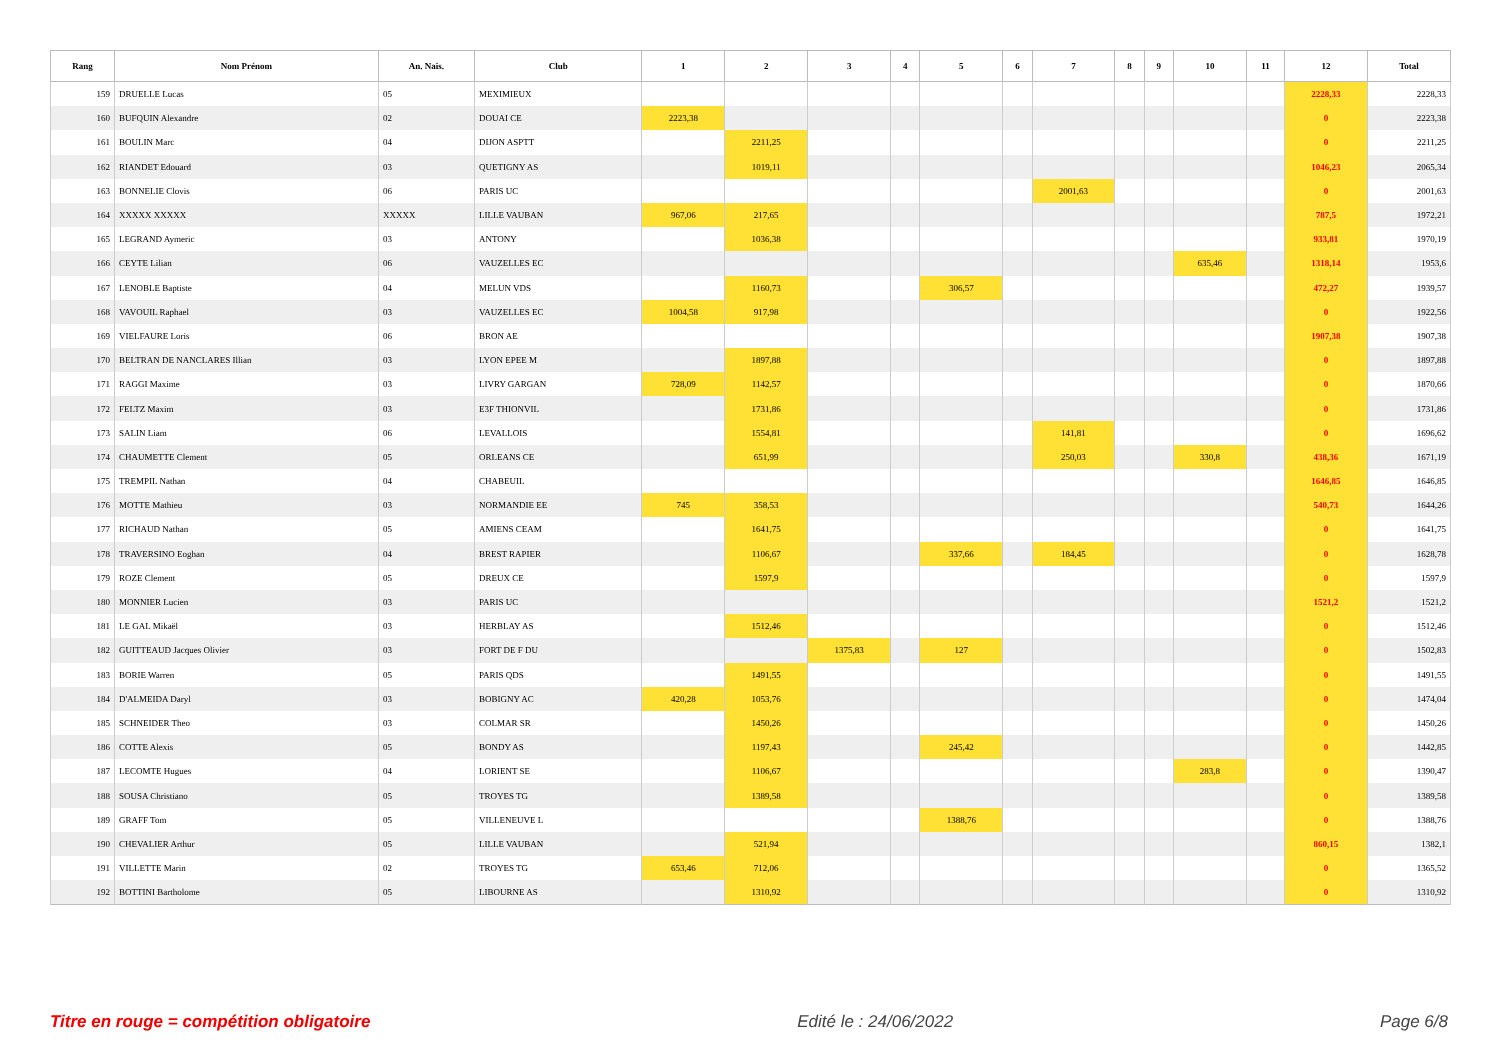| Rang | Nom Prénom | An. Nais. | Club | 1 | 2 | 3 | 4 | 5 | 6 | 7 | 8 | 9 | 10 | 11 | 12 | Total |
| --- | --- | --- | --- | --- | --- | --- | --- | --- | --- | --- | --- | --- | --- | --- | --- | --- |
| 159 | DRUELLE Lucas | 05 | MEXIMIEUX | | | | | | | | | | | | 2228,33 | 2228,33 |
| 160 | BUFQUIN Alexandre | 02 | DOUAI CE | 2223,38 | | | | | | | | | | | 0 | 2223,38 |
| 161 | BOULIN Marc | 04 | DIJON ASPTT | | 2211,25 | | | | | | | | | | 0 | 2211,25 |
| 162 | RIANDET Edouard | 03 | QUETIGNY AS | | 1019,11 | | | | | | | | | | 1046,23 | 2065,34 |
| 163 | BONNELIE Clovis | 06 | PARIS UC | | | | | | | 2001,63 | | | | | 0 | 2001,63 |
| 164 | XXXXX XXXXX | XXXXX | LILLE VAUBAN | 967,06 | 217,65 | | | | | | | | | | 787,5 | 1972,21 |
| 165 | LEGRAND Aymeric | 03 | ANTONY | | 1036,38 | | | | | | | | | | 933,81 | 1970,19 |
| 166 | CEYTE Lilian | 06 | VAUZELLES EC | | | | | | | | | | 635,46 | | 1318,14 | 1953,6 |
| 167 | LENOBLE Baptiste | 04 | MELUN VDS | | 1160,73 | | | 306,57 | | | | | | | 472,27 | 1939,57 |
| 168 | VAVOUIL Raphael | 03 | VAUZELLES EC | 1004,58 | 917,98 | | | | | | | | | | 0 | 1922,56 |
| 169 | VIELFAURE Loris | 06 | BRON AE | | | | | | | | | | | | 1907,38 | 1907,38 |
| 170 | BELTRAN DE NANCLARES Illian | 03 | LYON EPEE M | | 1897,88 | | | | | | | | | | 0 | 1897,88 |
| 171 | RAGGI Maxime | 03 | LIVRY GARGAN | 728,09 | 1142,57 | | | | | | | | | | 0 | 1870,66 |
| 172 | FELTZ Maxim | 03 | E3F THIONVIL | | 1731,86 | | | | | | | | | | 0 | 1731,86 |
| 173 | SALIN Liam | 06 | LEVALLOIS | | 1554,81 | | | | | 141,81 | | | | | 0 | 1696,62 |
| 174 | CHAUMETTE Clement | 05 | ORLEANS CE | | 651,99 | | | | | 250,03 | | | 330,8 | | 438,36 | 1671,19 |
| 175 | TREMPIL Nathan | 04 | CHABEUIL | | | | | | | | | | | | 1646,85 | 1646,85 |
| 176 | MOTTE Mathieu | 03 | NORMANDIE EE | 745 | 358,53 | | | | | | | | | | 540,73 | 1644,26 |
| 177 | RICHAUD Nathan | 05 | AMIENS CEAM | | 1641,75 | | | | | | | | | | 0 | 1641,75 |
| 178 | TRAVERSINO Eoghan | 04 | BREST RAPIER | | 1106,67 | | | 337,66 | | 184,45 | | | | | 0 | 1628,78 |
| 179 | ROZE Clement | 05 | DREUX CE | | 1597,9 | | | | | | | | | | 0 | 1597,9 |
| 180 | MONNIER Lucien | 03 | PARIS UC | | | | | | | | | | | | 1521,2 | 1521,2 |
| 181 | LE GAL Mikaël | 03 | HERBLAY AS | | 1512,46 | | | | | | | | | | 0 | 1512,46 |
| 182 | GUITTEAUD Jacques Olivier | 03 | FORT DE F DU | | | 1375,83 | | 127 | | | | | | | 0 | 1502,83 |
| 183 | BORIE Warren | 05 | PARIS QDS | | 1491,55 | | | | | | | | | | 0 | 1491,55 |
| 184 | D'ALMEIDA Daryl | 03 | BOBIGNY AC | 420,28 | 1053,76 | | | | | | | | | | 0 | 1474,04 |
| 185 | SCHNEIDER Theo | 03 | COLMAR SR | | 1450,26 | | | | | | | | | | 0 | 1450,26 |
| 186 | COTTE Alexis | 05 | BONDY AS | | 1197,43 | | | 245,42 | | | | | | | 0 | 1442,85 |
| 187 | LECOMTE Hugues | 04 | LORIENT SE | | 1106,67 | | | | | | | | 283,8 | | 0 | 1390,47 |
| 188 | SOUSA Christiano | 05 | TROYES TG | | 1389,58 | | | | | | | | | | 0 | 1389,58 |
| 189 | GRAFF Tom | 05 | VILLENEUVE L | | | | | 1388,76 | | | | | | | 0 | 1388,76 |
| 190 | CHEVALIER Arthur | 05 | LILLE VAUBAN | | 521,94 | | | | | | | | | | 860,15 | 1382,1 |
| 191 | VILLETTE Marin | 02 | TROYES TG | 653,46 | 712,06 | | | | | | | | | | 0 | 1365,52 |
| 192 | BOTTINI Bartholome | 05 | LIBOURNE AS | | 1310,92 | | | | | | | | | | 0 | 1310,92 |
Titre en rouge = compétition obligatoire Edité le : 24/06/2022 Page 6/8